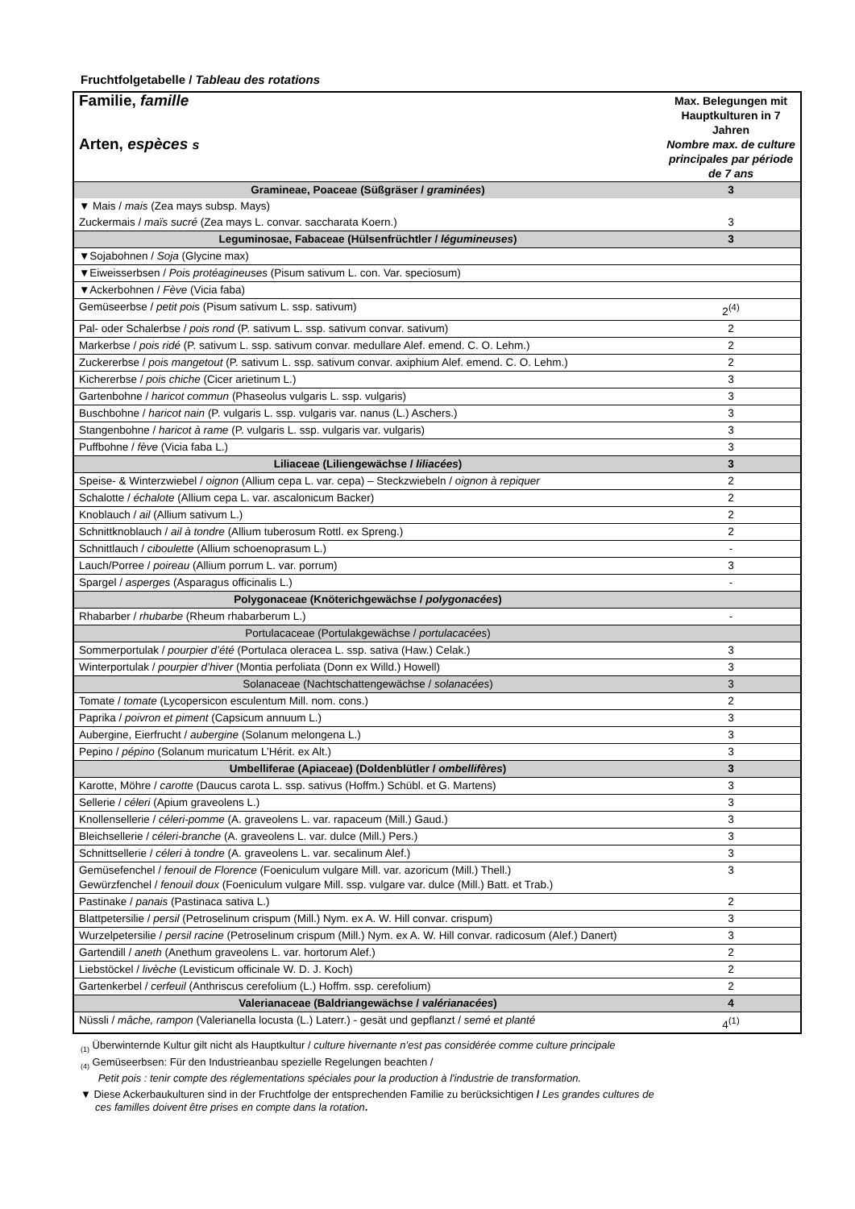Fruchtfolgetabelle / Tableau des rotations
| Familie, famille Arten, espèces s | Max. Belegungen mit Hauptkulturen in 7 Jahren Nombre max. de culture principales par période de 7 ans |
| Gramineae, Poaceae (Süßgräser / graminées ) | 3 |
| ▼ Mais / mais (Zea mays subsp. Mays) | |
| Zuckermais / maïs sucré (Zea mays L. convar. saccharata Koern.) | 3 |
| Leguminosae, Fabaceae (Hülsenfrüchtler / légumineuses ) | 3 |
| ▼Sojabohnen / Soja (Glycine max) | |
| ▼Eiweisserbsen / Pois protéagineuses (Pisum sativum L. con. Var. speciosum) | |
| ▼Ackerbohnen / Fève (Vicia faba) | |
| Gemüseerbse / petit pois (Pisum sativum L. ssp. sativum) | 2<sup>(4)</sup> |
| Pal- oder Schalerbse / pois rond (P. sativum L. ssp. sativum convar. sativum) | 2 |
| Markerbse / pois ridé (P. sativum L. ssp. sativum convar. medullare Alef. emend. C. O. Lehm.) | 2 |
| Zuckererbse / pois mangetout (P. sativum L. ssp. sativum convar. axiphium Alef. emend. C. O. Lehm.) | 2 |
| Kichererbse / pois chiche (Cicer arietinum L.) | 3 |
| Gartenbohne / haricot commun (Phaseolus vulgaris L. ssp. vulgaris) | 3 |
| Buschbohne / haricot nain (P. vulgaris L. ssp. vulgaris var. nanus (L.) Aschers.) | 3 |
| Stangenbohne / haricot à rame (P. vulgaris L. ssp. vulgaris var. vulgaris) | 3 |
| Puffbohne / fève (Vicia faba L.) | 3 |
| Liliaceae (Liliengewächse / liliacées ) | 3 |
| Speise- & Winterzwiebel / oignon (Allium cepa L. var. cepa) – Steckzwiebeln / oignon à repiquer | 2 |
| Schalotte / échalote (Allium cepa L. var. ascalonicum Backer) | 2 |
| Knoblauch / ail (Allium sativum L.) | 2 |
| Schnittknoblauch / ail à tondre (Allium tuberosum Rottl. ex Spreng.) | 2 |
| Schnittlauch / ciboulette (Allium schoenoprasum L.) | - |
| Lauch/Porree / poireau (Allium porrum L. var. porrum) | 3 |
| Spargel / asperges (Asparagus officinalis L.) | - |
| Polygonaceae (Knöterichgewächse / polygonacées ) | |
| Rhabarber / rhubarbe (Rheum rhabarberum L.) | - |
| Portulacaceae (Portulakgewächse / portulacacées ) | |
| Sommerportulak / pourpier d’été (Portulaca oleracea L. ssp. sativa (Haw.) Celak.) | 3 |
| Winterportulak / pourpier d’hiver (Montia perfoliata (Donn ex Willd.) Howell) | 3 |
| Solanaceae (Nachtschattengewächse / solanacées ) | 3 |
| Tomate / tomate (Lycopersicon esculentum Mill. nom. cons.) | 2 |
| Paprika / poivron et piment (Capsicum annuum L.) | 3 |
| Aubergine, Eierfrucht / aubergine (Solanum melongena L.) | 3 |
| Pepino / pépino (Solanum muricatum L’Hérit. ex Alt.) | 3 |
| Umbelliferae (Apiaceae) (Doldenblütler / ombellifères ) | 3 |
| Karotte, Möhre / carotte (Daucus carota L. ssp. sativus (Hoffm.) Schübl. et G. Martens) | 3 |
| Sellerie / céleri (Apium graveolens L.) | 3 |
| Knollensellerie / céleri-pomme (A. graveolens L. var. rapaceum (Mill.) Gaud.) | 3 |
| Bleichsellerie / céleri-branche (A. graveolens L. var. dulce (Mill.) Pers.) | 3 |
| Schnittsellerie / céleri à tondre (A. graveolens L. var. secalinum Alef.) | 3 |
| Gemüsefenchel / fenouil de Florence (Foeniculum vulgare Mill. var. azoricum (Mill.) Thell.) Gewürzfenchel / fenouil doux (Foeniculum vulgare Mill. ssp. vulgare var. dulce (Mill.) Batt. et Trab.) | 3 |
| Pastinake / panais (Pastinaca sativa L.) | 2 |
| Blattpetersilie / persil (Petroselinum crispum (Mill.) Nym. ex A. W. Hill convar. crispum) | 3 |
| Wurzelpetersilie / persil racine (Petroselinum crispum (Mill.) Nym. ex A. W. Hill convar. radicosum (Alef.) Danert) | 3 |
| Gartendill / aneth (Anethum graveolens L. var. hortorum Alef.) | 2 |
| Liebstöckel / livèche (Levisticum officinale W. D. J. Koch) | 2 |
| Gartenkerbel / cerfeuil (Anthriscus cerefolium (L.) Hoffm. ssp. cerefolium) | 2 |
| Valerianaceae (Baldriangewächse / valérianacées ) | 4 |
| Nüssli / mâche, rampon (Valerianella locusta (L.) Laterr.) - gesät und gepflanzt / semé et planté | 4<sup>(1)</sup> |
<sub>(1)</sub> Überwinternde Kultur gilt nicht als Hauptkultur / culture hivernante n’est pas considérée comme culture principale
<sub>(4)</sub> Gemüseerbsen: Für den Industrieanbau spezielle Regelungen beachten /
Petit pois : tenir compte des réglementations spéciales pour la production à l'industrie de transformation.
▼ Diese Ackerbaukulturen sind in der Fruchtfolge der entsprechenden Familie zu berücksichtigen / Les grandes cultures de
ces familles doivent être prises en compte dans la rotation.